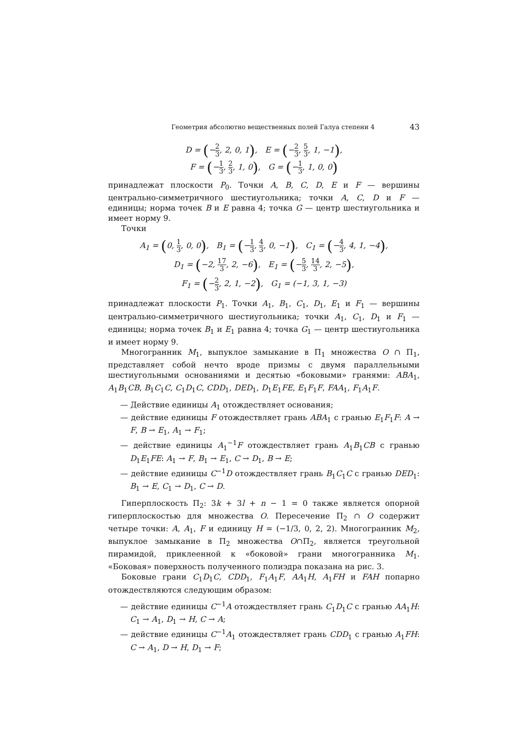Геометрия абсолютно вещественных полей Галуа степени 4 43
D = (−2 3, 2, 0, 1), E = (−2 3, 5 3, 1, −1),
F = (−1 3, 2 3, 1, 0), G = (−1 3, 1, 0, 0)
принадлежат плоскости P<sub>0</sub>. Точки A, B, C, D, E и F — вершины центрально-симметричного шестиугольника; точки A, C, D и F — единицы; норма точек B и E равна 4; точка G — центр шестиугольника и имеет норму 9.
Точки
A<sub>1</sub> = (0, 1 3, 0, 0), B<sub>1</sub> = (−1 3, 4 3, 0, −1), C<sub>1</sub> = (−4 3, 4, 1, −4),
D<sub>1</sub> = (−2, 17 3, 2, −6), E<sub>1</sub> = (−5 3, 14 3, 2, −5),
F<sub>1</sub> = (−2 3, 2, 1, −2), G<sub>1</sub> = (−1, 3, 1, −3)
принадлежат плоскости P<sub>1</sub>. Точки A<sub>1</sub>, B<sub>1</sub>, C<sub>1</sub>, D<sub>1</sub>, E<sub>1</sub> и F<sub>1</sub> — вершины центрально-симметричного шестиугольника; точки A<sub>1</sub>, C<sub>1</sub>, D<sub>1</sub> и F<sub>1</sub> — единицы; норма точек B<sub>1</sub> и E<sub>1</sub> равна 4; точка G<sub>1</sub> — центр шестиугольника и имеет норму 9.
Многогранник M<sub>1</sub>, выпуклое замыкание в Π<sub>1</sub> множества O ∩ Π<sub>1</sub>, представляет собой нечто вроде призмы с двумя параллельными шестиугольными основаниями и десятью «боковыми» гранями: ABA<sub>1</sub>, A<sub>1</sub>B<sub>1</sub>CB, B<sub>1</sub>C<sub>1</sub>C, C<sub>1</sub>D<sub>1</sub>C, CDD<sub>1</sub>, DED<sub>1</sub>, D<sub>1</sub>E<sub>1</sub>FE, E<sub>1</sub>F<sub>1</sub>F, FAA<sub>1</sub>, F<sub>1</sub>A<sub>1</sub>F.
— Действие единицы A<sub>1</sub> отождествляет основания;
— действие единицы F отождествляет грань ABA<sub>1</sub> с гранью E<sub>1</sub>F<sub>1</sub>F: A → F, B → E<sub>1</sub>, A<sub>1</sub> → F<sub>1</sub>;
— действие единицы A<sub>1</sub><sup>−1</sup>F отождествляет грань A<sub>1</sub>B<sub>1</sub>CB с гранью D<sub>1</sub>E<sub>1</sub>FE: A<sub>1</sub> → F, B<sub>1</sub> → E<sub>1</sub>, C → D<sub>1</sub>, B → E;
— действие единицы C<sup>−1</sup>D отождествляет грань B<sub>1</sub>C<sub>1</sub>C с гранью DED<sub>1</sub>: B<sub>1</sub> → E, C<sub>1</sub> → D<sub>1</sub>, C → D.
Гиперплоскость Π<sub>2</sub>: 3k + 3l + n − 1 = 0 также является опорной гиперплоскостью для множества O. Пересечение Π<sub>2</sub> ∩ O содержит четыре точки: A, A<sub>1</sub>, F и единицу H = (−1/3, 0, 2, 2). Многогранник M<sub>2</sub>, выпуклое замыкание в Π<sub>2</sub> множества O∩Π<sub>2</sub>, является треугольной пирамидой, приклеенной к «боковой» грани многогранника M<sub>1</sub>. «Боковая» поверхность полученного полиэдра показана на рис. 3.
Боковые грани C<sub>1</sub>D<sub>1</sub>C, CDD<sub>1</sub>, F<sub>1</sub>A<sub>1</sub>F, AA<sub>1</sub>H, A<sub>1</sub>FH и FAH попарно отождествляются следующим образом:
— действие единицы C<sup>−1</sup>A отождествляет грань C<sub>1</sub>D<sub>1</sub>C с гранью AA<sub>1</sub>H: C<sub>1</sub> → A<sub>1</sub>, D<sub>1</sub> → H, C → A;
— действие единицы C<sup>−1</sup>A<sub>1</sub> отождествляет грань CDD<sub>1</sub> с гранью A<sub>1</sub>FH: C → A<sub>1</sub>, D → H, D<sub>1</sub> → F;